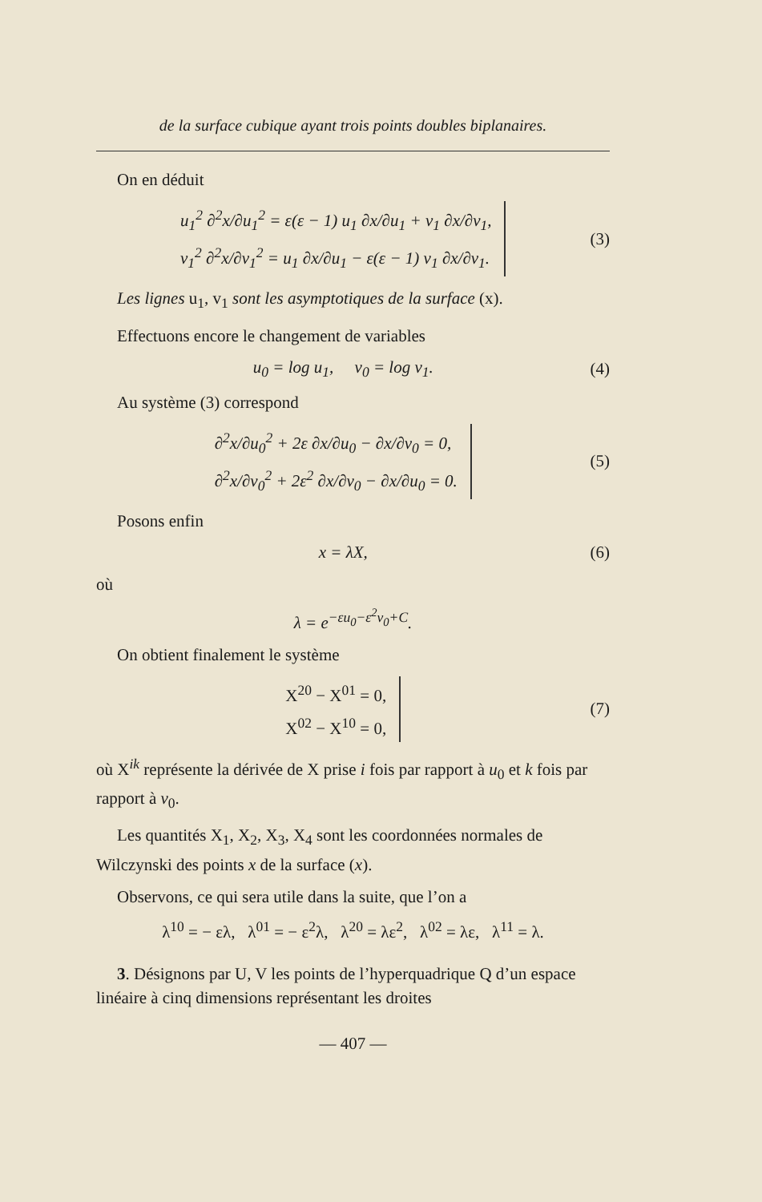de la surface cubique ayant trois points doubles biplanaires.
On en déduit
u<sub>1</sub><sup>2</sup> ∂<sup>2</sup>x/∂u<sub>1</sub><sup>2</sup> = ε(ε − 1) u<sub>1</sub> ∂x/∂u<sub>1</sub> + v<sub>1</sub> ∂x/∂v<sub>1</sub>,
v<sub>1</sub><sup>2</sup> ∂<sup>2</sup>x/∂v<sub>1</sub><sup>2</sup> = u<sub>1</sub> ∂x/∂u<sub>1</sub> − ε(ε − 1) v<sub>1</sub> ∂x/∂v<sub>1</sub>.
(3)
Les lignes u<sub>1</sub>, v<sub>1</sub> sont les asymptotiques de la surface (x).
Effectuons encore le changement de variables
u<sub>0</sub> = log u<sub>1</sub>, v<sub>0</sub> = log v<sub>1</sub>. (4)
Au système (3) correspond
∂<sup>2</sup>x/∂u<sub>0</sub><sup>2</sup> + 2ε ∂x/∂u<sub>0</sub> − ∂x/∂v<sub>0</sub> = 0,
∂<sup>2</sup>x/∂v<sub>0</sub><sup>2</sup> + 2ε<sup>2</sup> ∂x/∂v<sub>0</sub> − ∂x/∂u<sub>0</sub> = 0.
(5)
Posons enfin
x = λX, (6)
où
λ = e<sup>−εu<sub>0</sub>−ε<sup>2</sup>v<sub>0</sub>+C</sup>.
On obtient finalement le système
X<sup>20</sup> − X<sup>01</sup> = 0,
X<sup>02</sup> − X<sup>10</sup> = 0,
(7)
où X<sup>ik</sup> représente la dérivée de X prise i fois par rapport à u<sub>0</sub> et k fois par rapport à v<sub>0</sub>.
Les quantités X<sub>1</sub>, X<sub>2</sub>, X<sub>3</sub>, X<sub>4</sub> sont les coordonnées normales de Wilczynski des points x de la surface (x).
Observons, ce qui sera utile dans la suite, que l’on a
λ<sup>10</sup> = − ελ, λ<sup>01</sup> = − ε<sup>2</sup>λ, λ<sup>20</sup> = λε<sup>2</sup>, λ<sup>02</sup> = λε, λ<sup>11</sup> = λ.
3. Désignons par U, V les points de l’hyperquadrique Q d’un espace linéaire à cinq dimensions représentant les droites
— 407 —